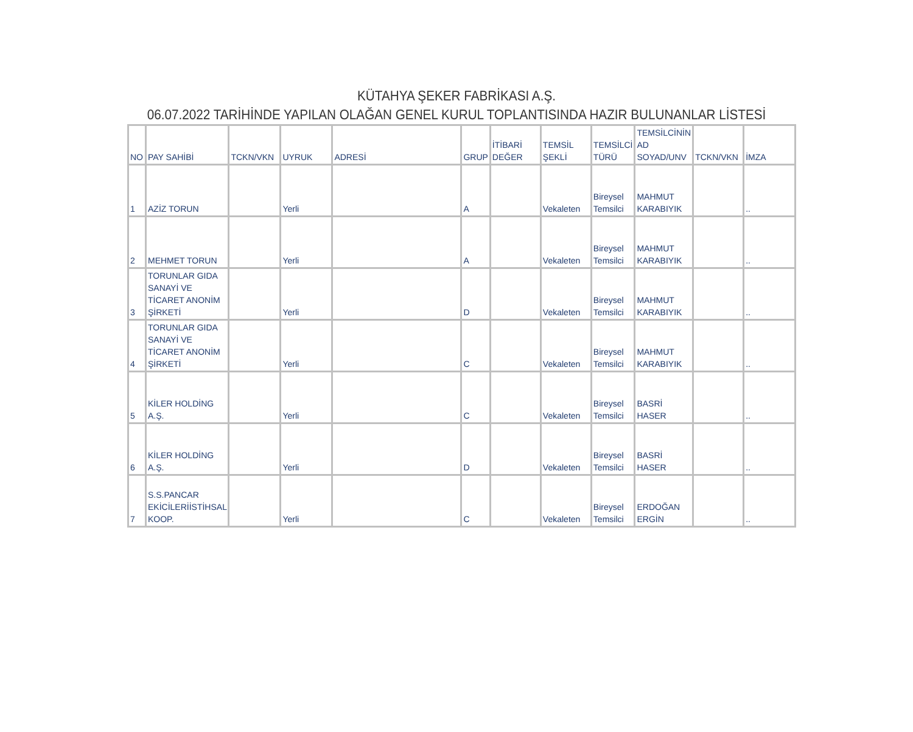KÜTAHYA ŞEKER FABRİKASI A.Ş.
06.07.2022 TARİHİNDE YAPILAN OLAĞAN GENEL KURUL TOPLANTISINDA HAZIR BULUNANLAR LİSTESİ
| NO | PAY SAHİBİ | TCKN/VKN | UYRUK | ADRESİ | GRUP | İTİBARİ DEĞER | TEMSİL ŞEKLİ | TEMSİLCİ TÜRÜ | TEMSİLCİNİN AD SOYAD/UNV | TCKN/VKN | İMZA |
| --- | --- | --- | --- | --- | --- | --- | --- | --- | --- | --- | --- |
| 1 | AZİZ TORUN | | Yerli | | A | | Vekaleten | Bireysel Temsilci | MAHMUT KARABIYIK | | .. |
| 2 | MEHMET TORUN | | Yerli | | A | | Vekaleten | Bireysel Temsilci | MAHMUT KARABIYIK | | .. |
| 3 | TORUNLAR GIDA SANAYİ VE TİCARET ANONİM ŞİRKETİ | | Yerli | | D | | Vekaleten | Bireysel Temsilci | MAHMUT KARABIYIK | | .. |
| 4 | TORUNLAR GIDA SANAYİ VE TİCARET ANONİM ŞİRKETİ | | Yerli | | C | | Vekaleten | Bireysel Temsilci | MAHMUT KARABIYIK | | .. |
| 5 | KİLER HOLDİNG A.Ş. | | Yerli | | C | | Vekaleten | Bireysel Temsilci | BASRİ HASER | | .. |
| 6 | KİLER HOLDİNG A.Ş. | | Yerli | | D | | Vekaleten | Bireysel Temsilci | BASRİ HASER | | .. |
| 7 | S.S.PANCAR EKİCİLERİİSTİHSAL KOOP. | | Yerli | | C | | Vekaleten | Bireysel Temsilci | ERDOĞAN ERGİN | | .. |